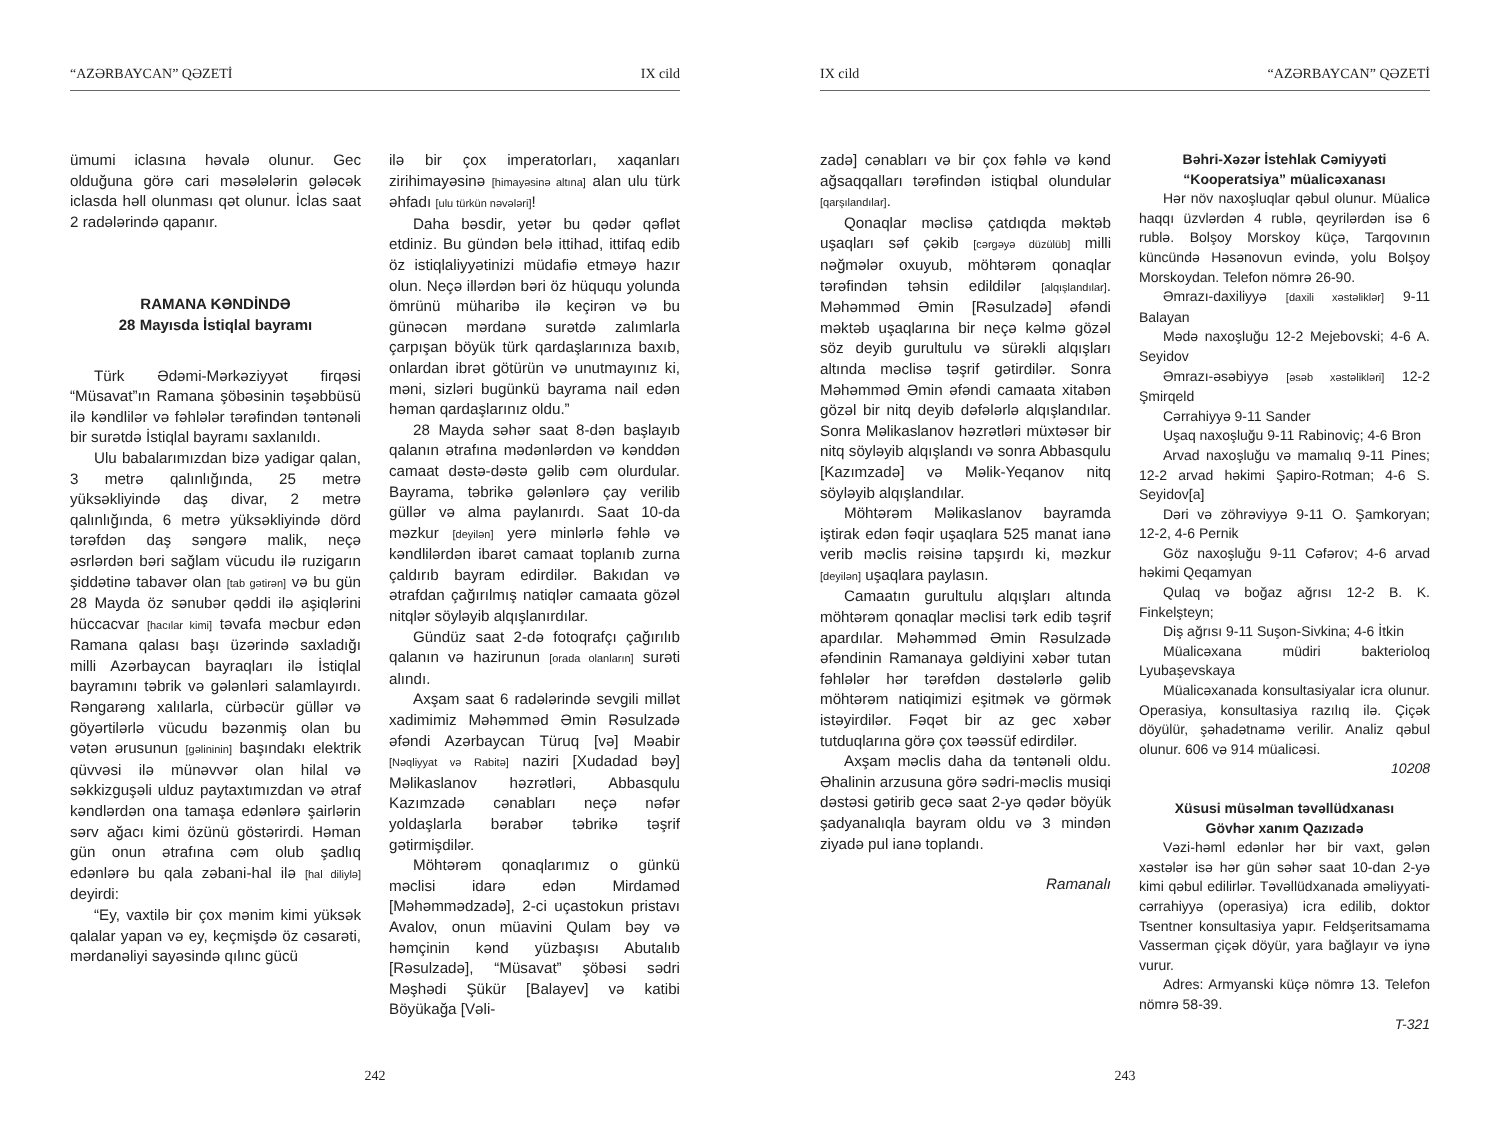“AZƏRBAYCAN” QƏZETİ IX cild
ümumi iclasına həvalə olunur. Gec olduğuna görə cari məsələlərin gələcək iclasda həll olunması qət olunur. İclas saat 2 radələrində qapanır.
RAMANA KƏNDİNDƏ
28 Mayısda İstiqlal bayramı
Türk Ədəmi-Mərkəziyyət firqəsi “Müsavat”ın Ramana şöbəsinin təşəbbüsü ilə kəndlilər və fəhlələr tərəfindən təntənəli bir surətdə İstiqlal bayramı saxlanıldı.
Ulu babalarımızdan bizə yadigar qalan, 3 metrə qalınlığında, 25 metrə yüksəkliyində daş divar, 2 metrə qalınlığında, 6 metrə yüksəkliyində dörd tərəfdən daş səngərə malik, neçə əsrlərdən bəri sağlam vücudu ilə ruzigarın şiddətinə tabavər olan [tab gətirən] və bu gün 28 Mayda öz sənubər qəddi ilə aşiqlərini hüccacvar [hacılar kimi] təvafa məcbur edən Ramana qalası başı üzərində saxladığı milli Azərbaycan bayraqları ilə İstiqlal bayramını təbrik və gələnləri salamlayırdı. Rəngarəng xalılarla, cürbəcür güllər və göyərtilərlə vücudu bəzənmiş olan bu vətən ərusunun [gəlininin] başındakı elektrik qüvvəsi ilə münəvvər olan hilal və səkkizguşəli ulduz paytaxtımızdan və ətraf kəndlərdən ona tamaşa edənlərə şairlərin sərv ağacı kimi özünü göstərirdi. Həman gün onun ətrafına cəm olub şadlıq edənlərə bu qala zəbani-hal ilə [hal diliylə] deyirdi:
“Ey, vaxtilə bir çox mənim kimi yüksək qalalar yapan və ey, keçmişdə öz cəsarəti, mərdanəliyi sayəsində qılınc gücü
ilə bir çox imperatorları, xaqanları zirihimayəsinə [himayəsinə altına] alan ulu türk əhfadı [ulu türkün nəvələri]!
Daha bəsdir, yetər bu qədər qəflət etdiniz. Bu gündən belə ittihad, ittifaq edib öz istiqlaliyyətinizi müdafiə etməyə hazır olun. Neçə illərdən bəri öz hüququ yolunda ömrünü müharibə ilə keçirən və bu günəcən mərdanə surətdə zalımlarla çarpışan böyük türk qardaşlarınıza baxıb, onlardan ibrət götürün və unutmayınız ki, məni, sizləri bugünkü bayrama nail edən həman qardaşlarınız oldu.”
28 Mayda səhər saat 8-dən başlayıb qalanın ətrafına mədənlərdən və kənddən camaat dəstə-dəstə gəlib cəm olurdular. Bayrama, təbrikə gələnlərə çay verilib güllər və alma paylanırdı. Saat 10-da məzkur [deyilən] yerə minlərlə fəhlə və kəndlilərdən ibarət camaat toplanıb zurna çaldırıb bayram edirdilər. Bakıdan və ətrafdan çağırılmış natiqlər camaata gözəl nitqlər söyləyib alqışlanırdılar.
Gündüz saat 2-də fotoqrafçı çağırılıb qalanın və hazirunun [orada olanların] surəti alındı.
Axşam saat 6 radələrində sevgili millət xadimimiz Məhəmməd Əmin Rəsulzadə əfəndi Azərbaycan Türuq [və] Məabir [Nəqliyyat və Rabitə] naziri [Xudadad bəy] Məlikaslanov həzrətləri, Abbasqulu Kazımzadə cənabları neçə nəfər yoldaşlarla bərabər təbrikə təşrif gətirmişdilər.
Möhtərəm qonaqlarımız o günkü məclisi idarə edən Mirdaməd [Məhəmmədzadə], 2-ci uçastokun pristavı Avalov, onun müavini Qulam bəy və həmçinin kənd yüzbaşısı Abutalıb [Rəsulzadə], “Müsavat” şöbəsi sədri Məşhədi Şükür [Balayev] və katibi Böyükağa [Vəli-
242
IX cild “AZƏRBAYCAN” QƏZETİ
zadə] cənabları və bir çox fəhlə və kənd ağsaqqalları tərəfindən istiqbal olundular [qarşılandılar].
Qonaqlar məclisə çatdıqda məktəb uşaqları səf çəkib [cərgəyə düzülüb] milli nəğmələr oxuyub, möhtərəm qonaqlar tərəfindən təhsin edildilər [alqışlandılar]. Məhəmməd Əmin [Rəsulzadə] əfəndi məktəb uşaqlarına bir neçə kəlmə gözəl söz deyib gurultulu və sürəkli alqışları altında məclisə təşrif gətirdilər. Sonra Məhəmməd Əmin əfəndi camaata xitabən gözəl bir nitq deyib dəfələrlə alqışlandılar. Sonra Məlikaslanov həzrətləri müxtəsər bir nitq söyləyib alqışlandı və sonra Abbasqulu [Kazımzadə] və Məlik-Yeqanov nitq söyləyib alqışlandılar.
Möhtərəm Məlikaslanov bayramda iştirak edən fəqir uşaqlara 525 manat ianə verib məclis rəisinə tapşırdı ki, məzkur [deyilən] uşaqlara paylasın.
Camaatın gurultulu alqışları altında möhtərəm qonaqlar məclisi tərk edib təşrif apardılar. Məhəmməd Əmin Rəsulzadə əfəndinin Ramanaya gəldiyini xəbər tutan fəhlələr hər tərəfdən dəstələrlə gəlib möhtərəm natiqimizi eşitmək və görmək istəyirdilər. Fəqət bir az gec xəbər tutduqlarına görə çox təəssüf edirdilər.
Axşam məclis daha da təntənəli oldu. Əhalinin arzusuna görə sədri-məclis musiqi dəstəsi gətirib gecə saat 2-yə qədər böyük şadyanalıqla bayram oldu və 3 mindən ziyadə pul ianə toplandı.
Ramanalı
Bəhri-Xəzər İstehlak Cəmiyyəti
“Kooperatsiya” müalicəxanası
Hər növ naxoşluqlar qəbul olunur. Müalicə haqqı üzvlərdən 4 rublə, qeyrilərdən isə 6 rublə. Bolşoy Morskoy küçə, Tarqovının küncündə Həsənovun evində, yolu Bolşoy Morskoydan. Telefon nömrə 26-90.
Əmrazı-daxiliyyə [daxili xəstəliklər] 9-11 Balayan
Mədə naxoşluğu 12-2 Mejebovski; 4-6 A. Seyidov
Əmrazı-əsəbiyyə [əsəb xəstəlikləri] 12-2 Şmirqeld
Cərrahiyyə 9-11 Sander
Uşaq naxoşluğu 9-11 Rabinoviç; 4-6 Bron
Arvad naxoşluğu və mamalıq 9-11 Pines; 12-2 arvad həkimi Şapiro-Rotman; 4-6 S. Seyidov[a]
Dəri və zöhrəviyyə 9-11 O. Şamkoryan; 12-2, 4-6 Pernik
Göz naxoşluğu 9-11 Cəfərov; 4-6 arvad həkimi Qeqamyan
Qulaq və boğaz ağrısı 12-2 B. K. Finkelşteyn;
Diş ağrısı 9-11 Suşon-Sivkina; 4-6 İtkin
Müalicəxana müdiri bakterioloq Lyubaşevskaya
Müalicəxanada konsultasiyalar icra olunur. Operasiya, konsultasiya razılıq ilə. Çiçək döyülür, şəhadətnamə verilir. Analiz qəbul olunur. 606 və 914 müalicəsi.
10208
Xüsusi müsəlman təvəllüdxanası
Gövhər xanım Qazızadə
Vəzi-həml edənlər hər bir vaxt, gələn xəstələr isə hər gün səhər saat 10-dan 2-yə kimi qəbul edilirlər. Təvəllüdxanada əməliyyati-cərrahiyyə (operasiya) icra edilib, doktor Tsentner konsultasiya yapır. Feldşeritsamama Vasserman çiçək döyür, yara bağlayır və iynə vurur.
Adres: Armyanski küçə nömrə 13. Telefon nömrə 58-39.
T-321
243